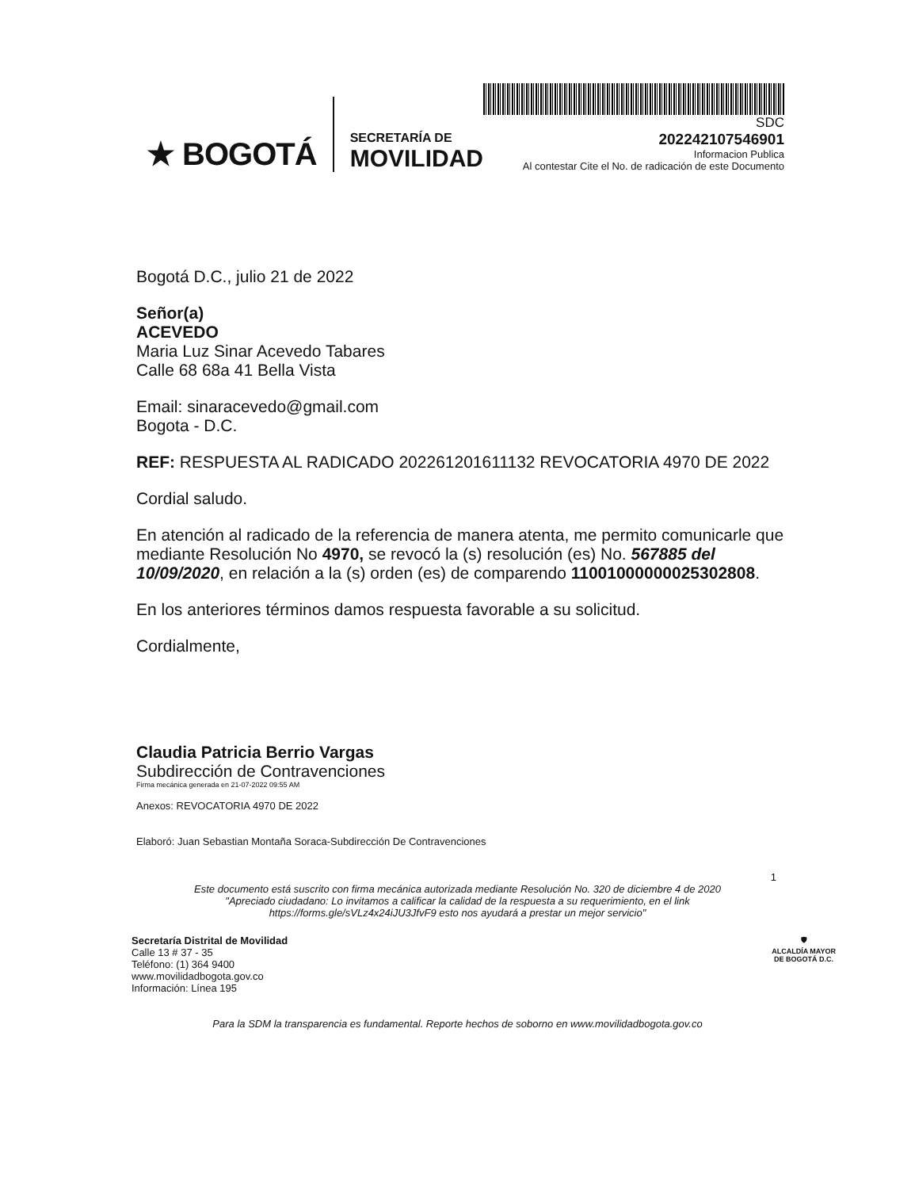★ BOGOTÁ
SECRETARÍA DE
MOVILIDAD
SDC
202242107546901
Informacion Publica
Al contestar Cite el No. de radicación de este Documento
Bogotá D.C., julio 21 de 2022
Señor(a)
ACEVEDO
Maria Luz Sinar Acevedo Tabares
Calle 68 68a 41 Bella Vista
Email: sinaracevedo@gmail.com
Bogota - D.C.
REF: RESPUESTA AL RADICADO 202261201611132 REVOCATORIA 4970 DE 2022
Cordial saludo.
En atención al radicado de la referencia de manera atenta, me permito comunicarle que mediante Resolución No 4970, se revocó la (s) resolución (es) No. 567885 del 10/09/2020, en relación a la (s) orden (es) de comparendo 11001000000025302808.
En los anteriores términos damos respuesta favorable a su solicitud.
Cordialmente,
Claudia Patricia Berrio Vargas
Subdirección de Contravenciones
Firma mecánica generada en 21-07-2022 09:55 AM
Anexos: REVOCATORIA 4970 DE 2022
Elaboró: Juan Sebastian Montaña Soraca-Subdirección De Contravenciones
1
Este documento está suscrito con firma mecánica autorizada mediante Resolución No. 320 de diciembre 4 de 2020
"Apreciado ciudadano: Lo invitamos a calificar la calidad de la respuesta a su requerimiento, en el link
https://forms.gle/sVLz4x24iJU3JfvF9 esto nos ayudará a prestar un mejor servicio"
Secretaría Distrital de Movilidad
Calle 13 # 37 - 35
Teléfono: (1) 364 9400
www.movilidadbogota.gov.co
Información: Línea 195
🛡
ALCALDÍA MAYOR
DE BOGOTÁ D.C.
Para la SDM la transparencia es fundamental. Reporte hechos de soborno en www.movilidadbogota.gov.co